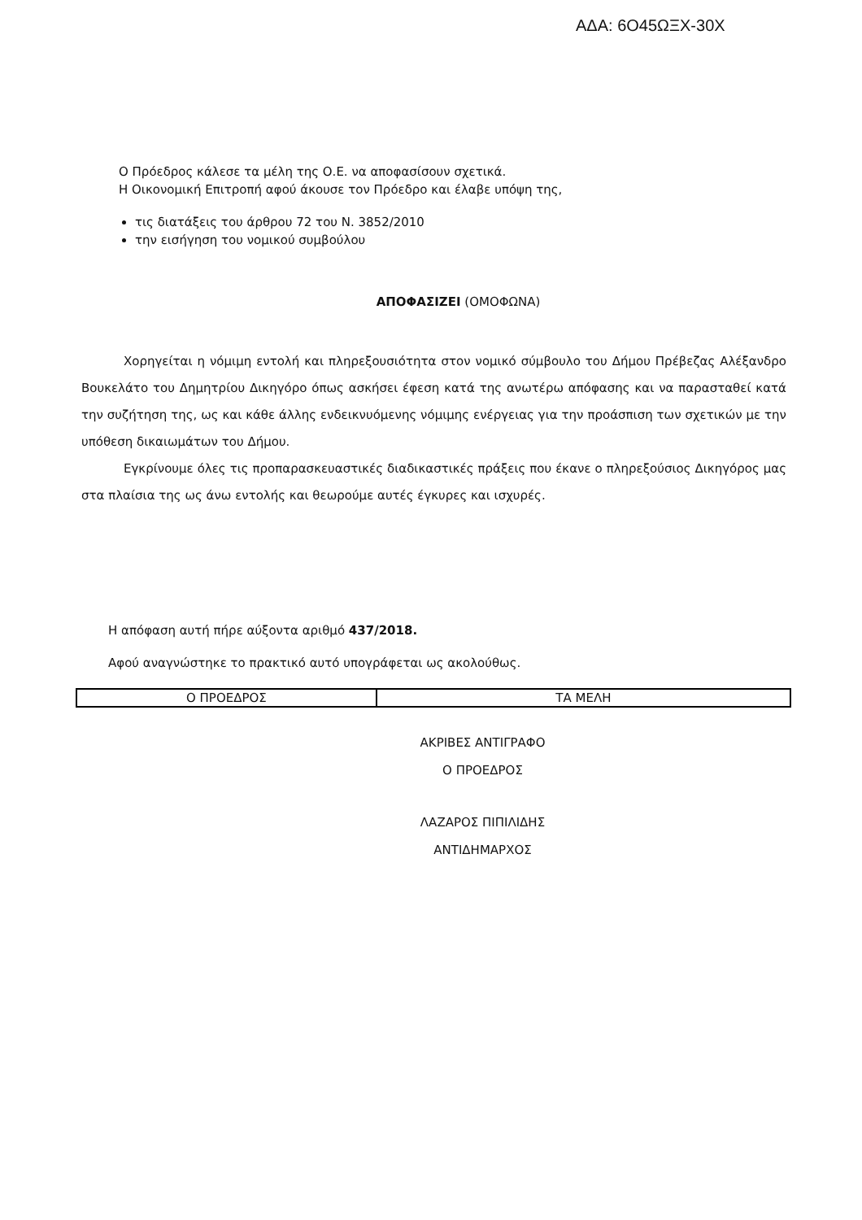ΑΔΑ: 6Ο45ΩΞΧ-30Χ
Ο Πρόεδρος κάλεσε τα μέλη της Ο.Ε. να αποφασίσουν σχετικά.
Η Οικονομική Επιτροπή αφού άκουσε τον Πρόεδρο και έλαβε υπόψη της,
τις διατάξεις του άρθρου 72 του Ν. 3852/2010
την εισήγηση του νομικού συμβούλου
ΑΠΟΦΑΣΙΖΕΙ (ΟΜΟΦΩΝΑ)
Χορηγείται η νόμιμη εντολή και πληρεξουσιότητα στον νομικό σύμβουλο του Δήμου Πρέβεζας Αλέξανδρο Βουκελάτο του Δημητρίου Δικηγόρο όπως ασκήσει έφεση κατά της ανωτέρω απόφασης και να παρασταθεί κατά την συζήτηση της, ως και κάθε άλλης ενδεικνυόμενης νόμιμης ενέργειας για την προάσπιση των σχετικών με την υπόθεση δικαιωμάτων του Δήμου.
Εγκρίνουμε όλες τις προπαρασκευαστικές διαδικαστικές πράξεις που έκανε ο πληρεξούσιος Δικηγόρος μας στα πλαίσια της ως άνω εντολής και θεωρούμε αυτές έγκυρες και ισχυρές.
Η απόφαση αυτή πήρε αύξοντα αριθμό 437/2018.
Αφού αναγνώστηκε το πρακτικό αυτό υπογράφεται ως ακολούθως.
| Ο ΠΡΟΕΔΡΟΣ | ΤΑ ΜΕΛΗ |
ΑΚΡΙΒΕΣ ΑΝΤΙΓΡΑΦΟ
Ο ΠΡΟΕΔΡΟΣ
ΛΑΖΑΡΟΣ ΠΙΠΙΛΙΔΗΣ
ΑΝΤΙΔΗΜΑΡΧΟΣ